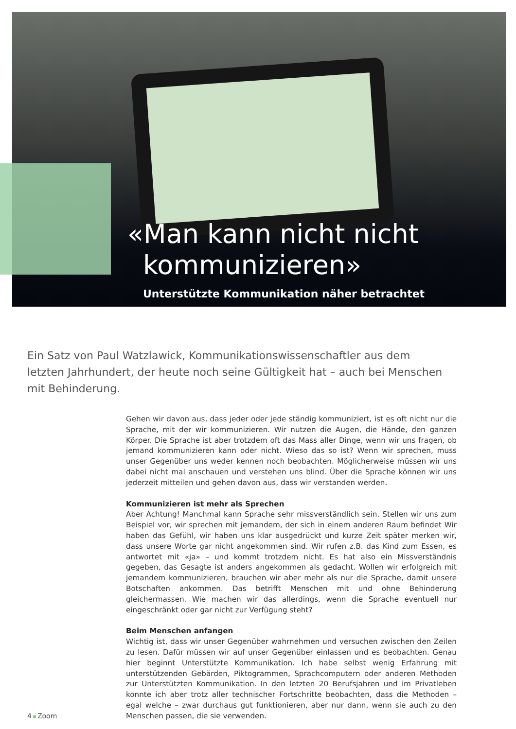«Man kann nicht nicht kommunizieren»
Unterstützte Kommunikation näher betrachtet
Ein Satz von Paul Watzlawick, Kommunikationswissenschaftler aus dem letzten Jahrhundert, der heute noch seine Gültigkeit hat – auch bei Menschen mit Behinderung.
Gehen wir davon aus, dass jeder oder jede ständig kommuniziert, ist es oft nicht nur die Sprache, mit der wir kommunizieren. Wir nutzen die Augen, die Hände, den ganzen Körper. Die Sprache ist aber trotzdem oft das Mass aller Dinge, wenn wir uns fragen, ob jemand kommunizieren kann oder nicht. Wieso das so ist? Wenn wir sprechen, muss unser Gegenüber uns weder kennen noch beobachten. Möglicherweise müssen wir uns dabei nicht mal anschauen und verstehen uns blind. Über die Sprache können wir uns jederzeit mitteilen und gehen davon aus, dass wir verstanden werden.
Kommunizieren ist mehr als Sprechen
Aber Achtung! Manchmal kann Sprache sehr missverständlich sein. Stellen wir uns zum Beispiel vor, wir sprechen mit jemandem, der sich in einem anderen Raum befindet Wir haben das Gefühl, wir haben uns klar ausgedrückt und kurze Zeit später merken wir, dass unsere Worte gar nicht angekommen sind. Wir rufen z.B. das Kind zum Essen, es antwortet mit «ja» – und kommt trotzdem nicht. Es hat also ein Missverständnis gegeben, das Gesagte ist anders angekommen als gedacht. Wollen wir erfolgreich mit jemandem kommunizieren, brauchen wir aber mehr als nur die Sprache, damit unsere Botschaften ankommen. Das betrifft Menschen mit und ohne Behinderung gleichermassen. Wie machen wir das allerdings, wenn die Sprache eventuell nur eingeschränkt oder gar nicht zur Verfügung steht?
Beim Menschen anfangen
Wichtig ist, dass wir unser Gegenüber wahrnehmen und versuchen zwischen den Zeilen zu lesen. Dafür müssen wir auf unser Gegenüber einlassen und es beobachten. Genau hier beginnt Unterstützte Kommunikation. Ich habe selbst wenig Erfahrung mit unterstützenden Gebärden, Piktogrammen, Sprachcomputern oder anderen Methoden zur Unterstützten Kommunikation. In den letzten 20 Berufsjahren und im Privatleben konnte ich aber trotz aller technischer Fortschritte beobachten, dass die Methoden – egal welche – zwar durchaus gut funktionieren, aber nur dann, wenn sie auch zu den Menschen passen, die sie verwenden.
4 Zoom